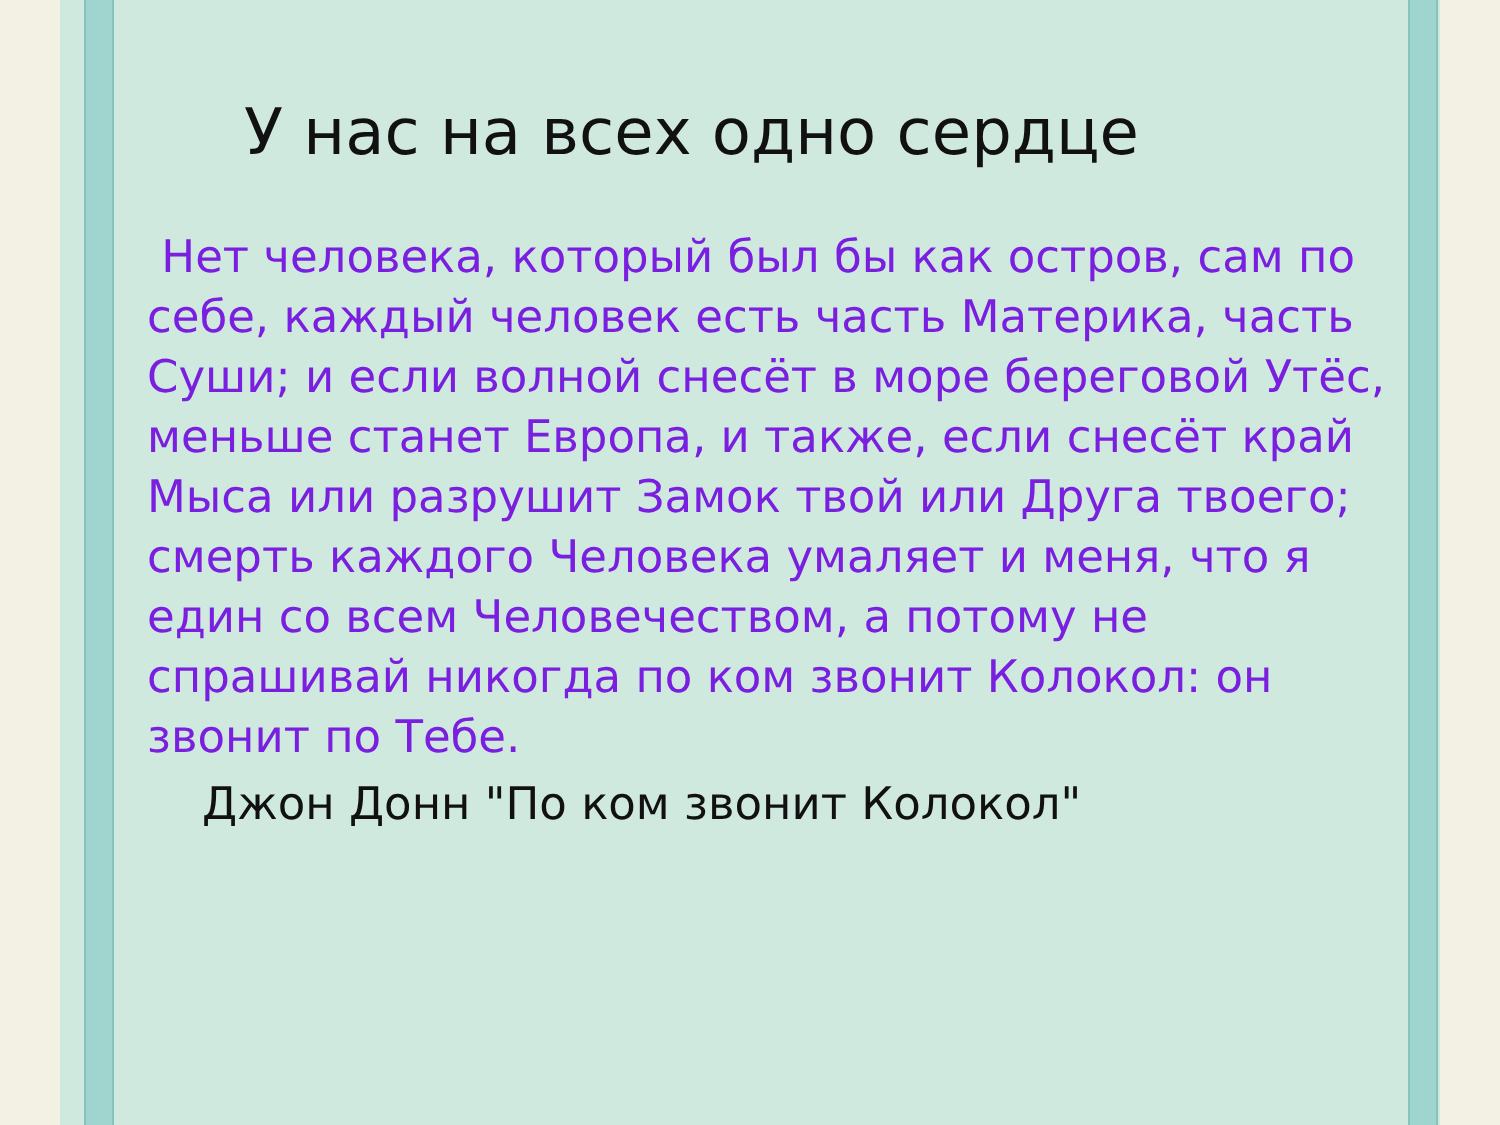У нас на всех одно сердце
Нет человека, который был бы как остров, сам по себе, каждый человек есть часть Материка, часть Суши; и если волной снесёт в море береговой Утёс, меньше станет Европа, и также, если снесёт край Мыса или разрушит Замок твой или Друга твоего; смерть каждого Человека умаляет и меня, что я един со всем Человечеством, а потому не спрашивай никогда по ком звонит Колокол: он звонит по Тебе.
Джон Донн "По ком звонит Колокол"